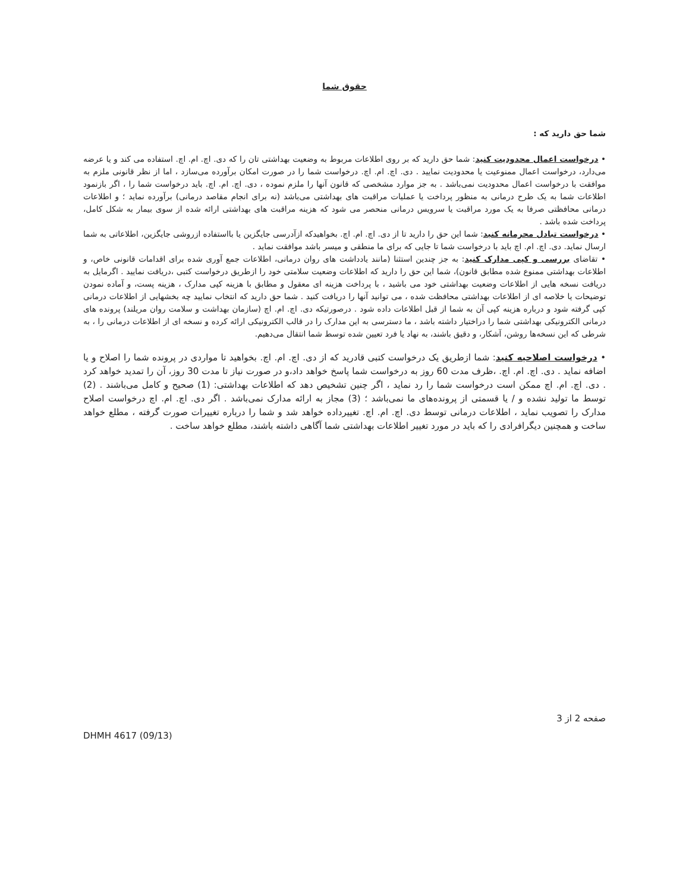حقوق شما
شما حق دارید که :
• درخواست اعمال محدودیت کنید: شما حق دارید که بر روی اطلاعات مربوط به وضعیت بهداشتی تان را که دی. اچ. ام. اچ. استفاده می کند و یا عرضه می‌دارد، درخواست اعمال ممنوعیت یا محدودیت نمایید . دی. اچ. ام. اچ. درخواست شما را در صورت امکان برآورده می‌سازد ، اما از نظر قانونی ملزم به موافقت با درخواست اعمال محدودیت نمی‌باشد . به جز موارد مشخصی که قانون آنها را ملزم نموده ، دی. اچ. ام. اچ. باید درخواست شما را ، اگر بازنمود اطلاعات شما به یک طرح درمانی به منظور پرداخت یا عملیات مراقبت های بهداشتی می‌باشد (نه برای انجام مقاصد درمانی) برآورده نماید ؛ و اطلاعات درمانی محافظتی صرفا به یک مورد مراقبت یا سرویس درمانی منحصر می شود که هزینه مراقبت های بهداشتی ارائه شده از سوی بیمار به شکل کامل، پرداخت شده باشد .
• درخواست تبادل محرمانه کنید: شما این حق را دارید تا از دی. اچ. ام. اچ. بخواهیدکه ازآدرسی جایگزین یا بااستفاده ازروشی جایگزین، اطلاعاتی به شما ارسال نماید. دی. اچ. ام. اچ باید با درخواست شما تا جایی که برای ما منطقی و میسر باشد موافقت نماید .
• تقاضای بررسی و کپی مدارک کنید: به جز چندین استثنا (مانند یادداشت های روان درمانی، اطلاعات جمع آوری شده برای اقدامات قانونی خاص، و اطلاعات بهداشتی ممنوع شده مطابق قانون)، شما این حق را دارید که اطلاعات وضعیت سلامتی خود را ازطریق درخواست کتبی ،دریافت نمایید . اگرمایل به دریافت نسخه هایی از اطلاعات وضعیت بهداشتی خود می باشید ، با پرداخت هزینه ای معقول و مطابق با هزینه کپی مدارک ، هزینه پست، و آماده نمودن توضیحات یا خلاصه ای از اطلاعات بهداشتی محافظت شده ، می توانید آنها را دریافت کنید . شما حق دارید که انتخاب نمایید چه بخشهایی از اطلاعات درمانی کپی گرفته شود و درباره هزینه کپی آن به شما از قبل اطلاعات داده شود . درصورتیکه دی. اچ. ام. اچ (سازمان بهداشت و سلامت روان مریلند) پرونده های درمانی الکترونیکی بهداشتی شما را دراختیار داشته باشد ، ما دسترسی به این مدارک را در قالب الکترونیکی ارائه کرده و نسخه ای از اطلاعات درمانی را ، به شرطی که این نسخه‌ها روشن، آشکار، و دقیق باشند، به نهاد یا فرد تعیین شده توسط شما انتقال می‌دهیم.
• درخواست اصلاحیه کنید: شما ازطریق یک درخواست کتبی قادرید که از دی. اچ. ام. اچ. بخواهید تا مواردی در پرونده شما را اصلاح و یا اضافه نماید . دی. اچ. ام. اچ. ،ظرف مدت 60 روز به درخواست شما پاسخ خواهد داد،و در صورت نیاز تا مدت 30 روز، آن را تمدید خواهد کرد . دی. اچ. ام. اچ ممکن است درخواست شما را رد نماید ، اگر چنین تشخیص دهد که اطلاعات بهداشتی: (1) صحیح و کامل می‌باشند . (2) توسط ما تولید نشده و / یا قسمتی از پرونده‌های ما نمی‌باشد ؛ (3) مجاز به ارائه مدارک نمی‌باشد . اگر دی. اچ. ام. اچ درخواست اصلاح مدارک را تصویب نماید ، اطلاعات درمانی توسط دی. اچ. ام. اچ. تغییرداده خواهد شد و شما را درباره تغییرات صورت گرفته ، مطلع خواهد ساخت و همچنین دیگرافرادی را که باید در مورد تغییر اطلاعات بهداشتی شما آگاهی داشته باشند، مطلع خواهد ساخت .
صفحه 2 از 3
DHMH 4617 (09/13)